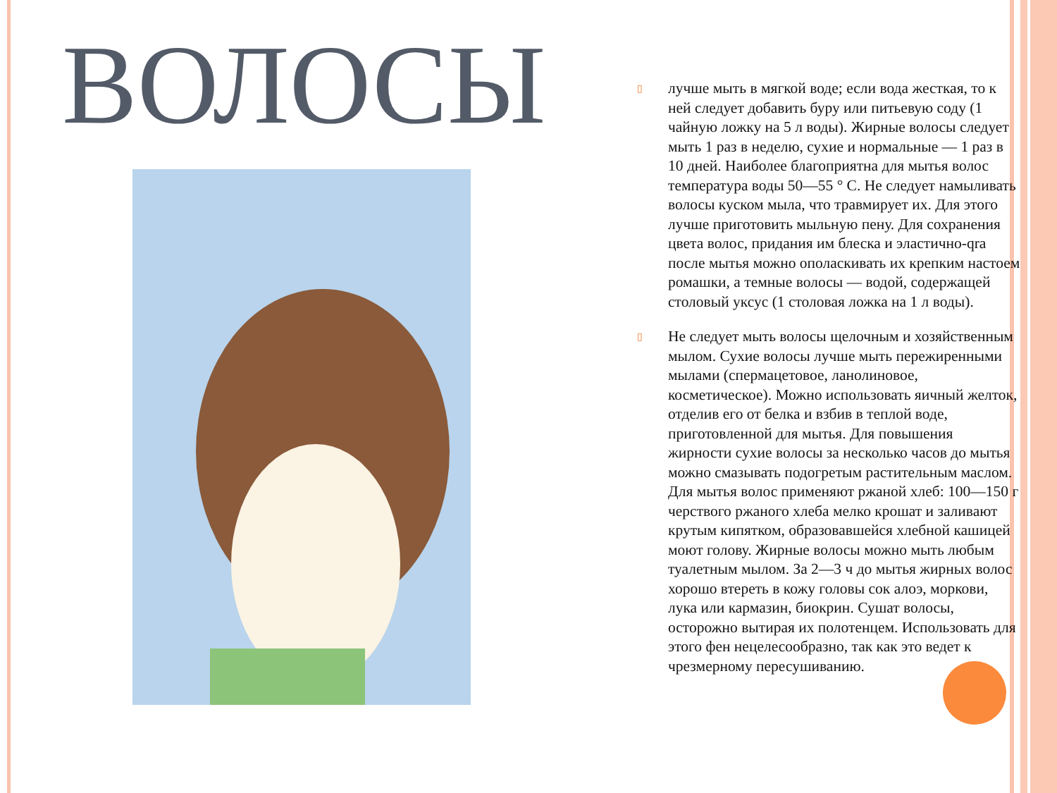ВОЛОСЫ
▯ лучше мыть в мягкой воде; если вода жесткая, то к ней следует добавить буру или питьевую соду (1 чайную ложку на 5 л воды). Жирные волосы следует мыть 1 раз в неделю, сухие и нормальные — 1 раз в 10 дней. Наиболее благоприятна для мытья волос температура воды 50—55 ° С. Не следует намыливать волосы куском мыла, что травмирует их. Для этого лучше приготовить мыльную пену. Для сохранения цвета волос, придания им блеска и эластично-qra после мытья можно ополаскивать их крепким настоем ромашки, а темные волосы — водой, содержащей столовый уксус (1 столовая ложка на 1 л воды).
▯ Не следует мыть волосы щелочным и хозяйственным мылом. Сухие волосы лучше мыть пережиренными мылами (спермацетовое, ланолиновое, косметическое). Можно использовать яичный желток, отделив его от белка и взбив в теплой воде, приготовленной для мытья. Для повышения жирности сухие волосы за несколько часов до мытья можно смазывать подогретым растительным маслом. Для мытья волос применяют ржаной хлеб: 100—150 г черствого ржаного хлеба мелко крошат и заливают крутым кипятком, образовавшейся хлебной кашицей моют голову. Жирные волосы можно мыть любым туалетным мылом. За 2—3 ч до мытья жирных волос хорошо втереть в кожу головы сок алоэ, моркови, лука или кармазин, биокрин. Сушат волосы, осторожно вытирая их полотенцем. Использовать для этого фен нецелесообразно, так как это ведет к чрезмерному пересушиванию.